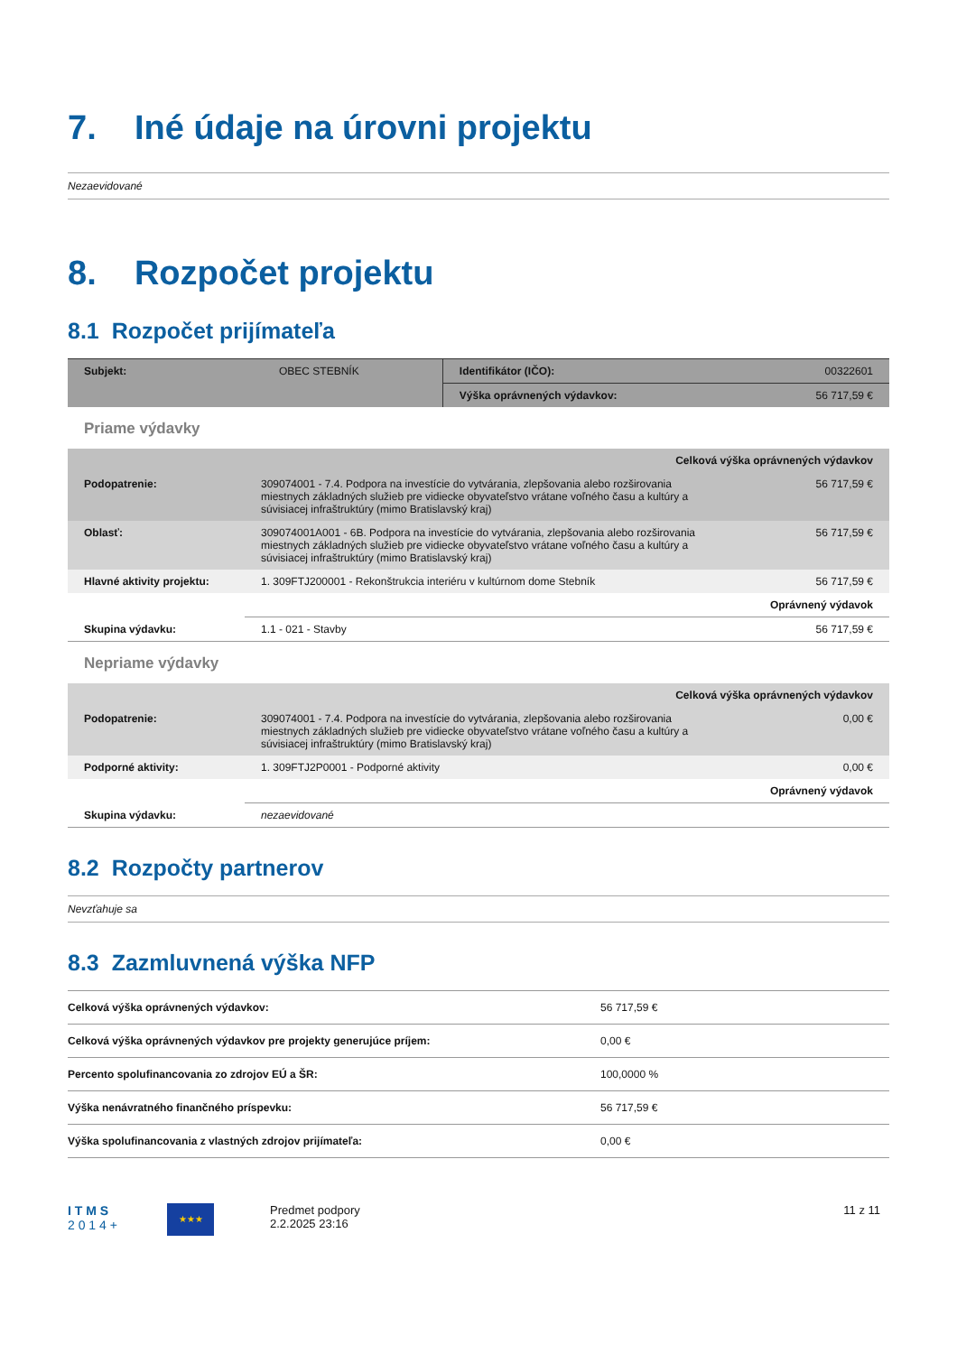7. Iné údaje na úrovni projektu
Nezaevidované
8. Rozpočet projektu
8.1 Rozpočet prijímateľa
| Subjekt: | OBEC STEBNÍK | Identifikátor (IČO): | 00322601 |
| | | Výška oprávnených výdavkov: | 56 717,59 € |
Priame výdavky
| Celková výška oprávnených výdavkov | | |
| Podopatrenie: | 309074001 - 7.4. Podpora na investície do vytvárania, zlepšovania alebo rozširovania miestnych základných služieb pre vidiecke obyvateľstvo vrátane voľného času a kultúry a súvisiacej infraštruktúry (mimo Bratislavský kraj) | 56 717,59 € |
| Oblasť: | 309074001A001 - 6B. Podpora na investície do vytvárania, zlepšovania alebo rozširovania miestnych základných služieb pre vidiecke obyvateľstvo vrátane voľného času a kultúry a súvisiacej infraštruktúry (mimo Bratislavský kraj) | 56 717,59 € |
| Hlavné aktivity projektu: | 1. 309FTJ200001 - Rekonštrukcia interiéru v kultúrnom dome Stebník | 56 717,59 € |
| | Oprávnený výdavok | |
| Skupina výdavku: | 1.1 - 021 - Stavby | 56 717,59 € |
Nepriame výdavky
| Celková výška oprávnených výdavkov | | |
| Podopatrenie: | 309074001 - 7.4. Podpora na investície do vytvárania, zlepšovania alebo rozširovania miestnych základných služieb pre vidiecke obyvateľstvo vrátane voľného času a kultúry a súvisiacej infraštruktúry (mimo Bratislavský kraj) | 0,00 € |
| Podporné aktivity: | 1. 309FTJ2P0001 - Podporné aktivity | 0,00 € |
| | Oprávnený výdavok | |
| Skupina výdavku: | nezaevidované | |
8.2 Rozpočty partnerov
Nevzťahuje sa
8.3 Zazmluvnená výška NFP
| Celková výška oprávnených výdavkov: | 56 717,59 € |
| Celková výška oprávnených výdavkov pre projekty generujúce príjem: | 0,00 € |
| Percento spolufinancovania zo zdrojov EÚ a ŠR: | 100,0000 % |
| Výška nenávratného finančného príspevku: | 56 717,59 € |
| Výška spolufinancovania z vlastných zdrojov prijímateľa: | 0,00 € |
I T M S
2 0 1 4 +
★★★
Predmet podpory
2.2.2025 23:16
11 z 11